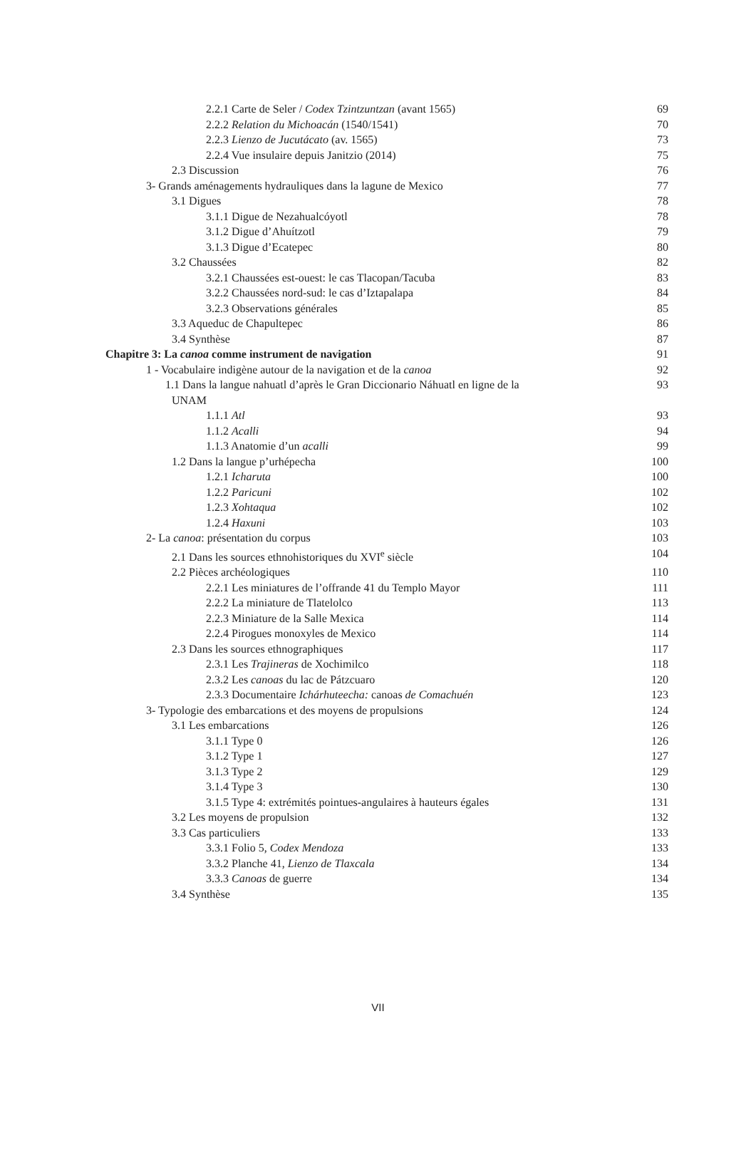2.2.1 Carte de Seler / Codex Tzintzuntzan (avant 1565) 69
2.2.2 Relation du Michoacán (1540/1541) 70
2.2.3 Lienzo de Jucutácato (av. 1565) 73
2.2.4 Vue insulaire depuis Janitzio (2014) 75
2.3 Discussion 76
3- Grands aménagements hydrauliques dans la lagune de Mexico 77
3.1 Digues 78
3.1.1 Digue de Nezahualcóyotl 78
3.1.2 Digue d’Ahuítzotl 79
3.1.3 Digue d’Ecatepec 80
3.2 Chaussées 82
3.2.1 Chaussées est-ouest: le cas Tlacopan/Tacuba 83
3.2.2 Chaussées nord-sud: le cas d’Iztapalapa 84
3.2.3 Observations générales 85
3.3 Aqueduc de Chapultepec 86
3.4 Synthèse 87
Chapitre 3: La canoa comme instrument de navigation 91
1 - Vocabulaire indigène autour de la navigation et de la canoa 92
1.1 Dans la langue nahuatl d’après le Gran Diccionario Náhuatl en ligne de la
UNAM 93
1.1.1 Atl 93
1.1.2 Acalli 94
1.1.3 Anatomie d’un acalli 99
1.2 Dans la langue p’urhépecha 100
1.2.1 Icharuta 100
1.2.2 Paricuni 102
1.2.3 Xohtaqua 102
1.2.4 Haxuni 103
2- La canoa: présentation du corpus 103
2.1 Dans les sources ethnohistoriques du XVI<sup>e</sup> siècle 104
2.2 Pièces archéologiques 110
2.2.1 Les miniatures de l’offrande 41 du Templo Mayor 111
2.2.2 La miniature de Tlatelolco 113
2.2.3 Miniature de la Salle Mexica 114
2.2.4 Pirogues monoxyles de Mexico 114
2.3 Dans les sources ethnographiques 117
2.3.1 Les Trajineras de Xochimilco 118
2.3.2 Les canoas du lac de Pátzcuaro 120
2.3.3 Documentaire Ichárhuteecha: canoas de Comachuén 123
3- Typologie des embarcations et des moyens de propulsions 124
3.1 Les embarcations 126
3.1.1 Type 0 126
3.1.2 Type 1 127
3.1.3 Type 2 129
3.1.4 Type 3 130
3.1.5 Type 4: extrémités pointues-angulaires à hauteurs égales 131
3.2 Les moyens de propulsion 132
3.3 Cas particuliers 133
3.3.1 Folio 5, Codex Mendoza 133
3.3.2 Planche 41, Lienzo de Tlaxcala 134
3.3.3 Canoas de guerre 134
3.4 Synthèse 135
VII